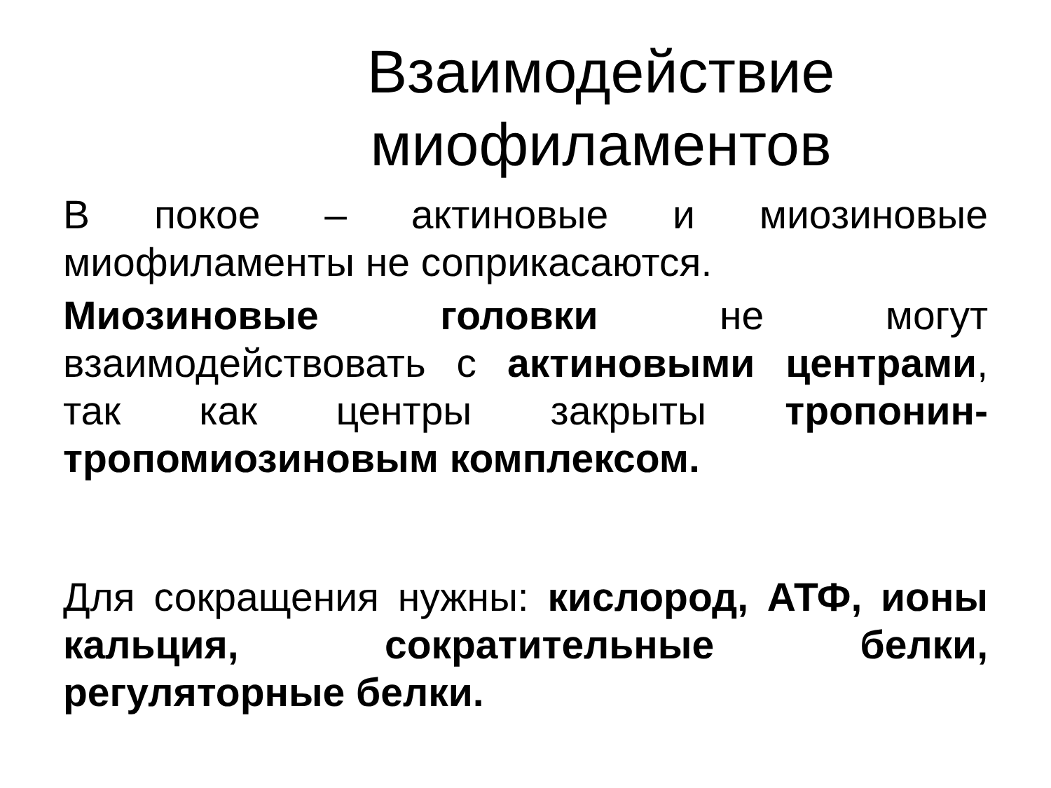Взаимодействие
миофиламентов
В покое – актиновые и миозиновые миофиламенты не соприкасаются.
Миозиновые головки не могут взаимодействовать с актиновыми центрами, так как центры закрыты тропонин-тропомиозиновым комплексом.
Для сокращения нужны: кислород, АТФ, ионы кальция, сократительные белки, регуляторные белки.